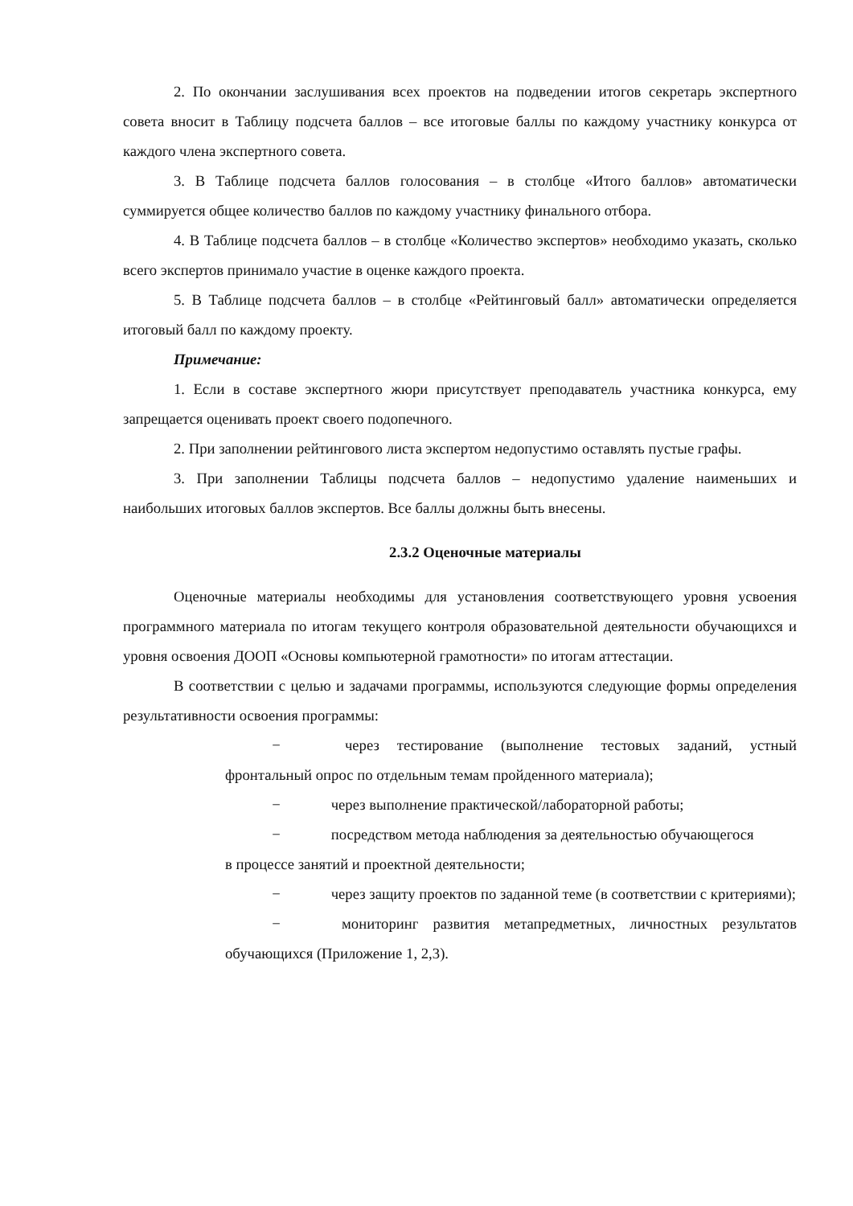2. По окончании заслушивания всех проектов на подведении итогов секретарь экспертного совета вносит в Таблицу подсчета баллов – все итоговые баллы по каждому участнику конкурса от каждого члена экспертного совета.
3. В Таблице подсчета баллов голосования – в столбце «Итого баллов» автоматически суммируется общее количество баллов по каждому участнику финального отбора.
4. В Таблице подсчета баллов – в столбце «Количество экспертов» необходимо указать, сколько всего экспертов принимало участие в оценке каждого проекта.
5. В Таблице подсчета баллов – в столбце «Рейтинговый балл» автоматически определяется итоговый балл по каждому проекту.
Примечание:
1. Если в составе экспертного жюри присутствует преподаватель участника конкурса, ему запрещается оценивать проект своего подопечного.
2. При заполнении рейтингового листа экспертом недопустимо оставлять пустые графы.
3. При заполнении Таблицы подсчета баллов – недопустимо удаление наименьших и наибольших итоговых баллов экспертов. Все баллы должны быть внесены.
2.3.2 Оценочные материалы
Оценочные материалы необходимы для установления соответствующего уровня усвоения программного материала по итогам текущего контроля образовательной деятельности обучающихся и уровня освоения ДООП «Основы компьютерной грамотности» по итогам аттестации.
В соответствии с целью и задачами программы, используются следующие формы определения результативности освоения программы:
− через тестирование (выполнение тестовых заданий, устный фронтальный опрос по отдельным темам пройденного материала);
− через выполнение практической/лабораторной работы;
− посредством метода наблюдения за деятельностью обучающегося
в процессе занятий и проектной деятельности;
− через защиту проектов по заданной теме (в соответствии с критериями);
− мониторинг развития метапредметных, личностных результатов обучающихся (Приложение 1, 2,3).